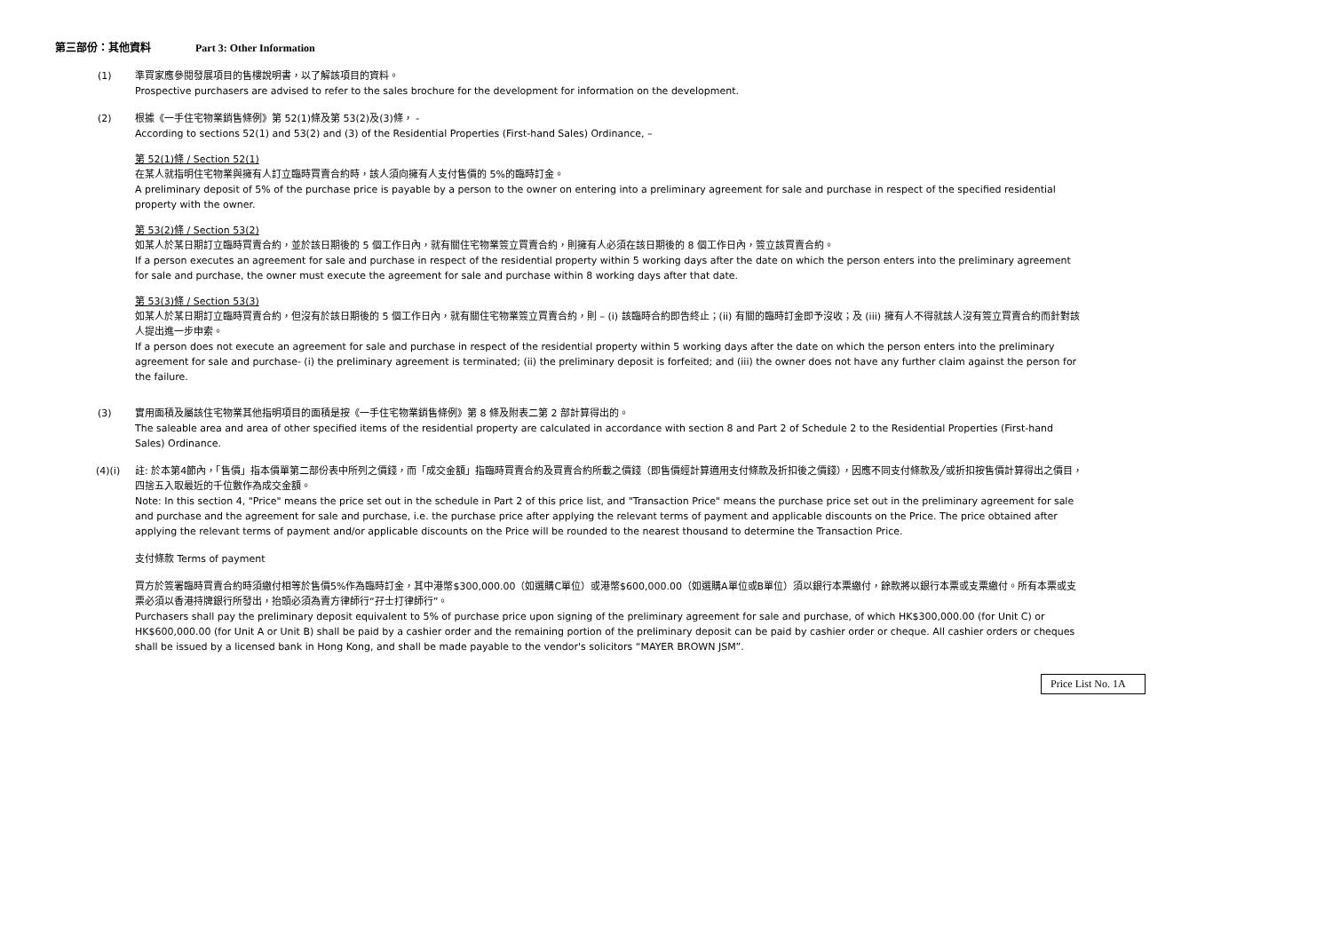第三部份：其他資料 Part 3: Other Information
(1) 準買家應參閱發展項目的售樓說明書，以了解該項目的資料。
Prospective purchasers are advised to refer to the sales brochure for the development for information on the development.
(2) 根據《一手住宅物業銷售條例》第 52(1)條及第 53(2)及(3)條， -
According to sections 52(1) and 53(2) and (3) of the Residential Properties (First-hand Sales) Ordinance, –
第 52(1)條 / Section 52(1)
在某人就指明住宅物業與擁有人訂立臨時買賣合約時，該人須向擁有人支付售價的 5%的臨時訂金。
A preliminary deposit of 5% of the purchase price is payable by a person to the owner on entering into a preliminary agreement for sale and purchase in respect of the specified residential property with the owner.
第 53(2)條 / Section 53(2)
如某人於某日期訂立臨時買賣合約，並於該日期後的 5 個工作日內，就有關住宅物業簽立買賣合約，則擁有人必須在該日期後的 8 個工作日內，簽立該買賣合約。
If a person executes an agreement for sale and purchase in respect of the residential property within 5 working days after the date on which the person enters into the preliminary agreement for sale and purchase, the owner must execute the agreement for sale and purchase within 8 working days after that date.
第 53(3)條 / Section 53(3)
如某人於某日期訂立臨時買賣合約，但沒有於該日期後的 5 個工作日內，就有關住宅物業簽立買賣合約，則 – (i) 該臨時合約即告終止；(ii) 有關的臨時訂金即予沒收；及 (iii) 擁有人不得就該人沒有簽立買賣合約而針對該人提出進一步申索。
If a person does not execute an agreement for sale and purchase in respect of the residential property within 5 working days after the date on which the person enters into the preliminary agreement for sale and purchase- (i) the preliminary agreement is terminated; (ii) the preliminary deposit is forfeited; and (iii) the owner does not have any further claim against the person for the failure.
(3) 實用面積及屬該住宅物業其他指明項目的面積是按《一手住宅物業銷售條例》第 8 條及附表二第 2 部計算得出的。
The saleable area and area of other specified items of the residential property are calculated in accordance with section 8 and Part 2 of Schedule 2 to the Residential Properties (First-hand Sales) Ordinance.
(4)(i) 註: 於本第4節內，「售價」指本價單第二部份表中所列之價錢，而「成交金額」指臨時買賣合約及買賣合約所載之價錢（即售價經計算適用支付條款及折扣後之價錢），因應不同支付條款及╱或折扣按售價計算得出之價目，四捨五入取最近的千位數作為成交金額。
Note: In this section 4, "Price" means the price set out in the schedule in Part 2 of this price list, and "Transaction Price" means the purchase price set out in the preliminary agreement for sale and purchase and the agreement for sale and purchase, i.e. the purchase price after applying the relevant terms of payment and applicable discounts on the Price. The price obtained after applying the relevant terms of payment and/or applicable discounts on the Price will be rounded to the nearest thousand to determine the Transaction Price.
支付條款 Terms of payment
買方於簽署臨時買賣合約時須繳付相等於售價5%作為臨時訂金，其中港幣$300,000.00（如選購C單位）或港幣$600,000.00（如選購A單位或B單位）須以銀行本票繳付，餘款將以銀行本票或支票繳付。所有本票或支票必須以香港持牌銀行所發出，抬頭必須為賣方律師行“孖士打律師行”。
Purchasers shall pay the preliminary deposit equivalent to 5% of purchase price upon signing of the preliminary agreement for sale and purchase, of which HK$300,000.00 (for Unit C) or HK$600,000.00 (for Unit A or Unit B) shall be paid by a cashier order and the remaining portion of the preliminary deposit can be paid by cashier order or cheque. All cashier orders or cheques shall be issued by a licensed bank in Hong Kong, and shall be made payable to the vendor's solicitors “MAYER BROWN JSM”.
Price List No. 1A